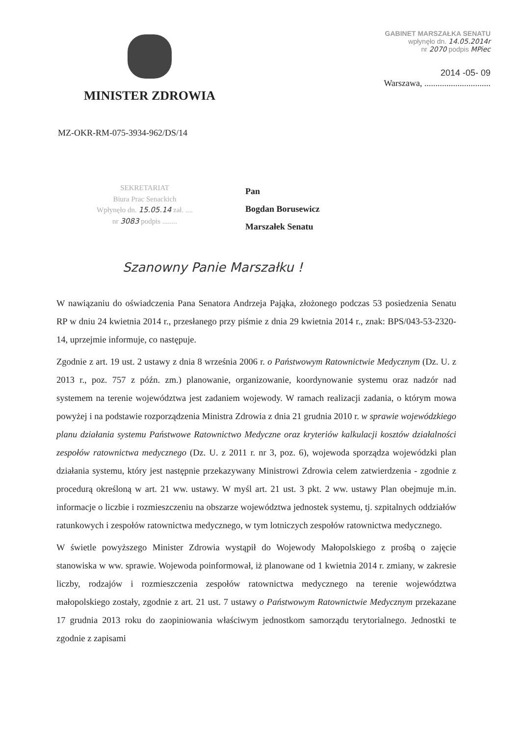MINISTER ZDROWIA
GABINET MARSZAŁKA SENATU
wpłynęło dn. 14.05.2014r
nr 2070 podpis MPiec
2014 -05- 09
Warszawa, ..............................
MZ-OKR-RM-075-3934-962/DS/14
SEKRETARIAT
Biura Prac Senackich
Wpłynęło dn. 15.05.14 zał. ....
nr 3083 podpis ........
Pan
Bogdan Borusewicz
Marszałek Senatu
Szanowny Panie Marszałku !
W nawiązaniu do oświadczenia Pana Senatora Andrzeja Pająka, złożonego podczas 53 posiedzenia Senatu RP w dniu 24 kwietnia 2014 r., przesłanego przy piśmie z dnia 29 kwietnia 2014 r., znak: BPS/043-53-2320-14, uprzejmie informuje, co następuje.
Zgodnie z art. 19 ust. 2 ustawy z dnia 8 września 2006 r. o Państwowym Ratownictwie Medycznym (Dz. U. z 2013 r., poz. 757 z późn. zm.) planowanie, organizowanie, koordynowanie systemu oraz nadzór nad systemem na terenie województwa jest zadaniem wojewody. W ramach realizacji zadania, o którym mowa powyżej i na podstawie rozporządzenia Ministra Zdrowia z dnia 21 grudnia 2010 r. w sprawie wojewódzkiego planu działania systemu Państwowe Ratownictwo Medyczne oraz kryteriów kalkulacji kosztów działalności zespołów ratownictwa medycznego (Dz. U. z 2011 r. nr 3, poz. 6), wojewoda sporządza wojewódzki plan działania systemu, który jest następnie przekazywany Ministrowi Zdrowia celem zatwierdzenia - zgodnie z procedurą określoną w art. 21 ww. ustawy. W myśl art. 21 ust. 3 pkt. 2 ww. ustawy Plan obejmuje m.in. informacje o liczbie i rozmieszczeniu na obszarze województwa jednostek systemu, tj. szpitalnych oddziałów ratunkowych i zespołów ratownictwa medycznego, w tym lotniczych zespołów ratownictwa medycznego.
W świetle powyższego Minister Zdrowia wystąpił do Wojewody Małopolskiego z prośbą o zajęcie stanowiska w ww. sprawie. Wojewoda poinformował, iż planowane od 1 kwietnia 2014 r. zmiany, w zakresie liczby, rodzajów i rozmieszczenia zespołów ratownictwa medycznego na terenie województwa małopolskiego zostały, zgodnie z art. 21 ust. 7 ustawy o Państwowym Ratownictwie Medycznym przekazane 17 grudnia 2013 roku do zaopiniowania właściwym jednostkom samorządu terytorialnego. Jednostki te zgodnie z zapisami